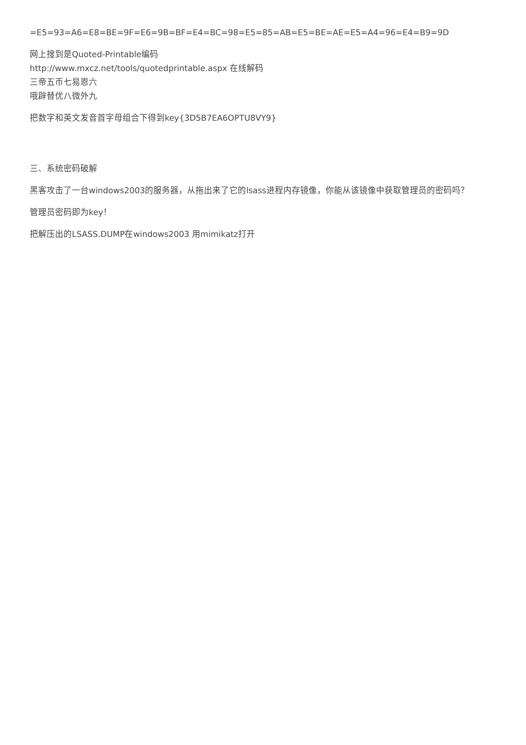=E5=93=A6=E8=BE=9F=E6=9B=BF=E4=BC=98=E5=85=AB=E5=BE=AE=E5=A4=96=E4=B9=9D
网上搜到是Quoted-Printable编码
http://www.mxcz.net/tools/quotedprintable.aspx 在线解码
三帝五币七易恩六
哦辟替优八微外九
把数字和英文发音首字母组合下得到key{3D5B7EA6OPTU8VY9}
三、系统密码破解
黑客攻击了一台windows2003的服务器，从拖出来了它的lsass进程内存镜像，你能从该镜像中获取管理员的密码吗？
管理员密码即为key！
把解压出的LSASS.DUMP在windows2003 用mimikatz打开